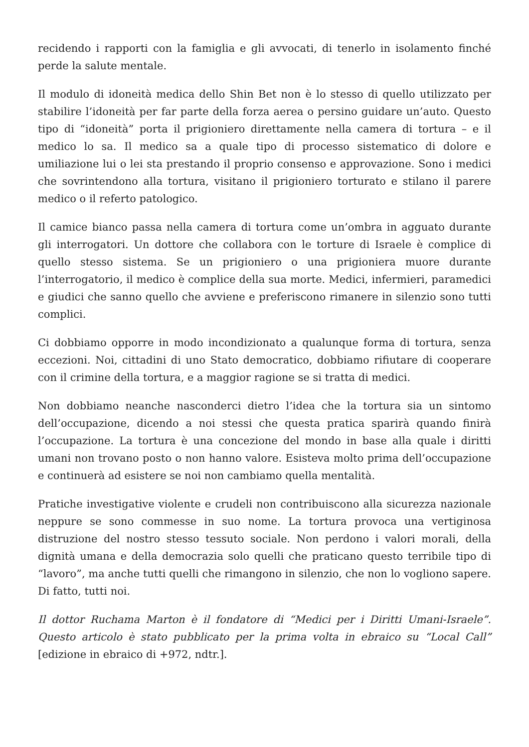recidendo i rapporti con la famiglia e gli avvocati, di tenerlo in isolamento finché perde la salute mentale.
Il modulo di idoneità medica dello Shin Bet non è lo stesso di quello utilizzato per stabilire l’idoneità per far parte della forza aerea o persino guidare un’auto. Questo tipo di “idoneità” porta il prigioniero direttamente nella camera di tortura – e il medico lo sa. Il medico sa a quale tipo di processo sistematico di dolore e umiliazione lui o lei sta prestando il proprio consenso e approvazione. Sono i medici che sovrintendono alla tortura, visitano il prigioniero torturato e stilano il parere medico o il referto patologico.
Il camice bianco passa nella camera di tortura come un’ombra in agguato durante gli interrogatori. Un dottore che collabora con le torture di Israele è complice di quello stesso sistema. Se un prigioniero o una prigioniera muore durante l’interrogatorio, il medico è complice della sua morte. Medici, infermieri, paramedici e giudici che sanno quello che avviene e preferiscono rimanere in silenzio sono tutti complici.
Ci dobbiamo opporre in modo incondizionato a qualunque forma di tortura, senza eccezioni. Noi, cittadini di uno Stato democratico, dobbiamo rifiutare di cooperare con il crimine della tortura, e a maggior ragione se si tratta di medici.
Non dobbiamo neanche nasconderci dietro l’idea che la tortura sia un sintomo dell’occupazione, dicendo a noi stessi che questa pratica sparirà quando finirà l’occupazione. La tortura è una concezione del mondo in base alla quale i diritti umani non trovano posto o non hanno valore. Esisteva molto prima dell’occupazione e continuerà ad esistere se noi non cambiamo quella mentalità.
Pratiche investigative violente e crudeli non contribuiscono alla sicurezza nazionale neppure se sono commesse in suo nome. La tortura provoca una vertiginosa distruzione del nostro stesso tessuto sociale. Non perdono i valori morali, della dignità umana e della democrazia solo quelli che praticano questo terribile tipo di “lavoro”, ma anche tutti quelli che rimangono in silenzio, che non lo vogliono sapere. Di fatto, tutti noi.
Il dottor Ruchama Marton è il fondatore di “Medici per i Diritti Umani-Israele”. Questo articolo è stato pubblicato per la prima volta in ebraico su “Local Call” [edizione in ebraico di +972, ndtr.].